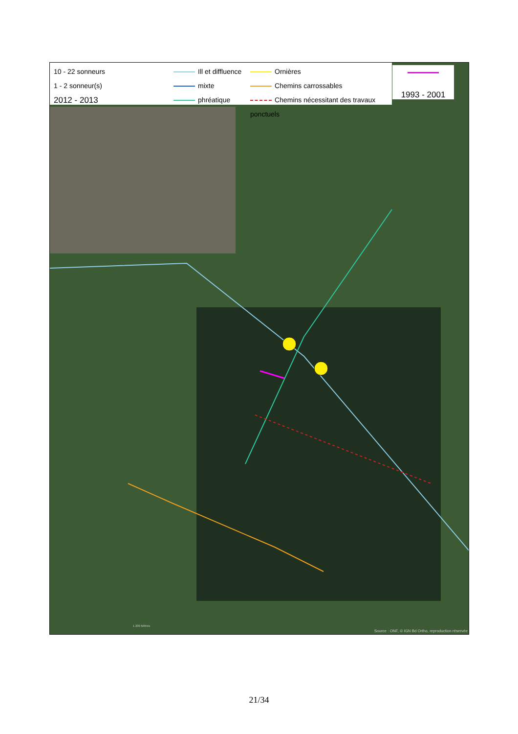10 - 22 sonneurs
1 - 2 sonneur(s)
2012 - 2013
Ill et diffluence
mixte
phréatique
Ornières
Chemins carrossables
Chemins nécessitant des travaux ponctuels
1993 - 2001
1 200 Mètres
Source : ONF, © IGN Bd Ortho, reproduction réservée
21/34